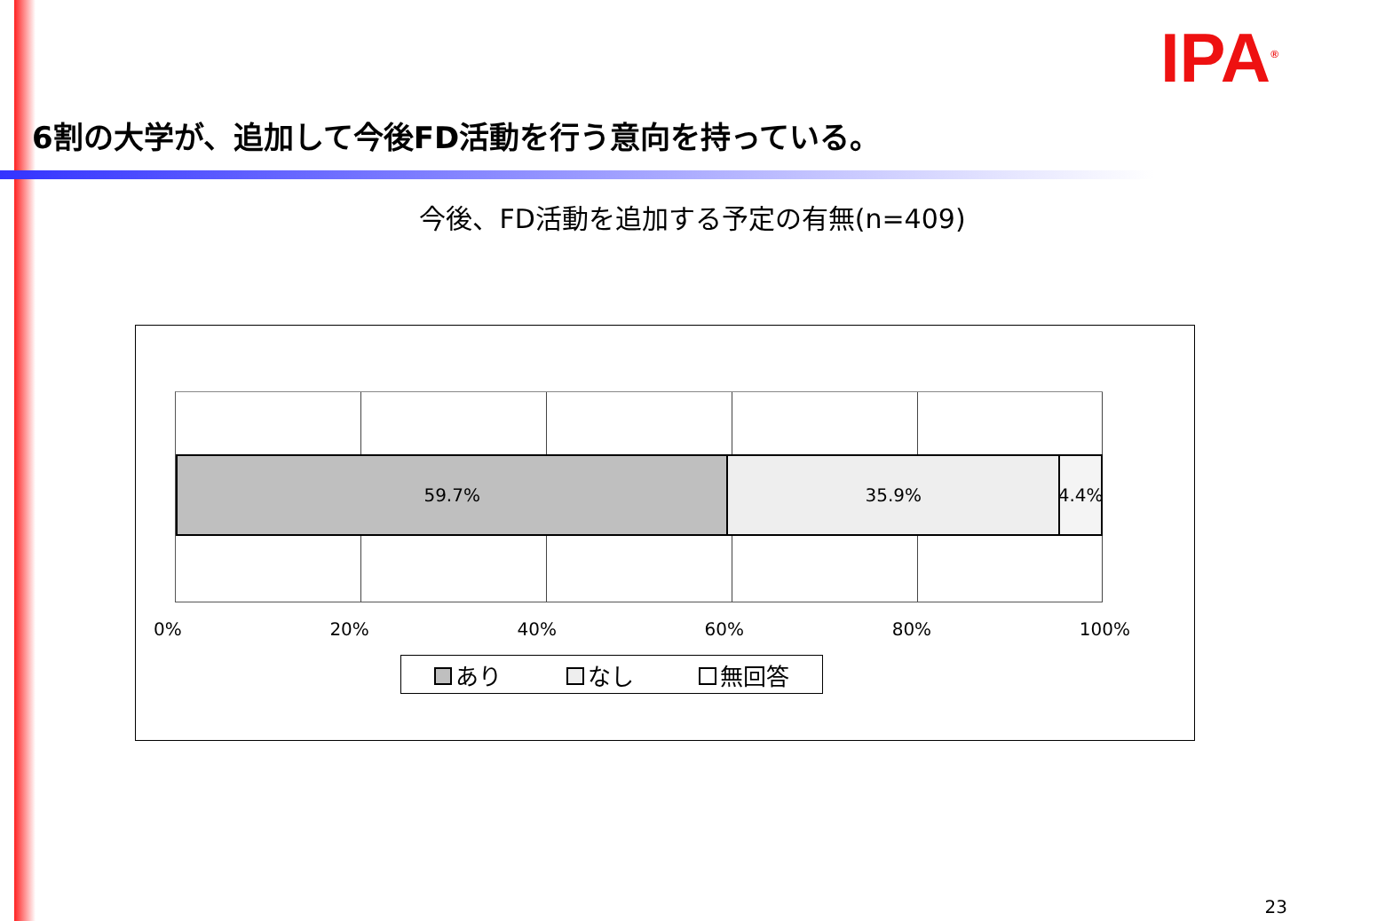IPA<sup>®</sup>
6割の大学が、追加して今後FD活動を行う意向を持っている。
今後、FD活動を追加する予定の有無(n=409)
59.7% 35.9% 4.4%
0% 20% 40% 60% 80% 100%
あり なし 無回答
23